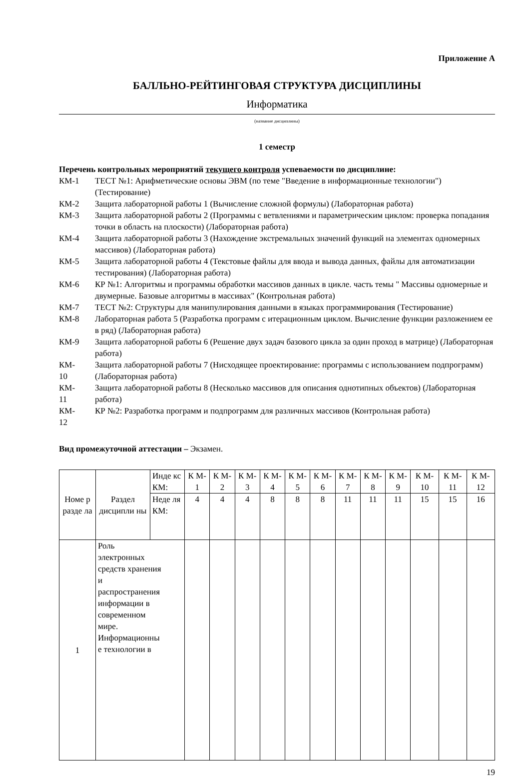Приложение А
БАЛЛЬНО-РЕЙТИНГОВАЯ СТРУКТУРА ДИСЦИПЛИНЫ
Информатика
(название дисциплины)
1 семестр
Перечень контрольных мероприятий текущего контроля успеваемости по дисциплине:
КМ-1 ТЕСТ №1: Арифметические основы ЭВМ (по теме "Введение в информационные технологии") (Тестирование)
КМ-2 Защита лабораторной работы 1 (Вычисление сложной формулы) (Лабораторная работа)
КМ-3 Защита лабораторной работы 2 (Программы с ветвлениями и параметрическим циклом: проверка попадания точки в область на плоскости) (Лабораторная работа)
КМ-4 Защита лабораторной работы 3 (Нахождение экстремальных значений функций на элементах одномерных массивов) (Лабораторная работа)
КМ-5 Защита лабораторной работы 4 (Текстовые файлы для ввода и вывода данных, файлы для автоматизации тестирования) (Лабораторная работа)
КМ-6 КР №1: Алгоритмы и программы обработки массивов данных в цикле. часть темы " Массивы одномерные и двумерные. Базовые алгоритмы в массивах" (Контрольная работа)
КМ-7 ТЕСТ №2: Структуры для манипулирования данными в языках программирования (Тестирование)
КМ-8 Лабораторная работа 5 (Разработка программ с итерационным циклом. Вычисление функции разложением ее в ряд) (Лабораторная работа)
КМ-9 Защита лабораторной работы 6 (Решение двух задач базового цикла за один проход в матрице) (Лабораторная работа)
КМ-
10
Защита лабораторной работы 7 (Нисходящее проектирование: программы с использованием подпрограмм) (Лабораторная работа)
КМ-
11
Защита лабораторной работы 8 (Несколько массивов для описания однотипных объектов) (Лабораторная работа)
КМ-
12
КР №2: Разработка программ и подпрограмм для различных массивов (Контрольная работа)
Вид промежуточной аттестации – Экзамен.
| Номе р разде ла | Раздел дисципли ны | Инде кс КМ: | К М- 1 | К М- 2 | К М- 3 | К М- 4 | К М- 5 | К М- 6 | К М- 7 | К М- 8 | К М- 9 | К М- 10 | К М- 11 | К М- 12 |
| --- | --- | --- | --- | --- | --- | --- | --- | --- | --- | --- | --- | --- | --- | --- |
| | | Неде ля КМ: | 4 | 4 | 4 | 8 | 8 | 8 | 11 | 11 | 11 | 15 | 15 | 16 |
| 1 | Роль электронных средств хранения и распространения информации в современном мире. Информационны е технологии в | | | | | | | | | | | | | |
19